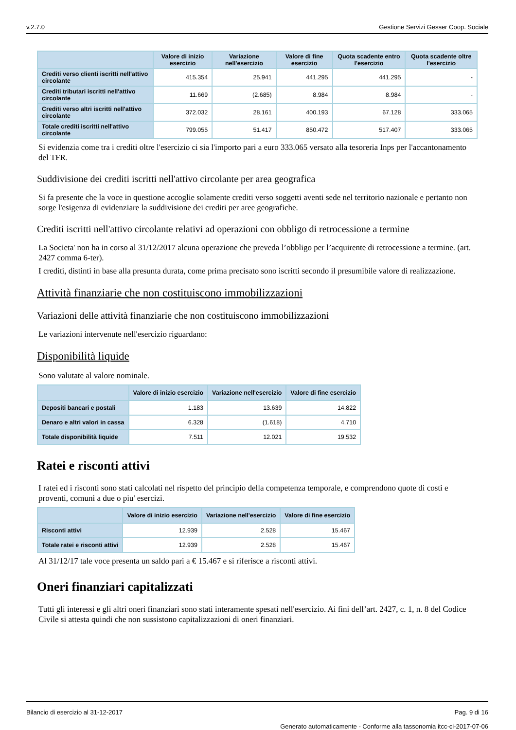v.2.7.0 Gestione Servizi Gesser Coop. Sociale
| | Valore di inizio esercizio | Variazione nell'esercizio | Valore di fine esercizio | Quota scadente entro l'esercizio | Quota scadente oltre l'esercizio |
| --- | --- | --- | --- | --- | --- |
| Crediti verso clienti iscritti nell'attivo circolante | 415.354 | 25.941 | 441.295 | 441.295 | - |
| Crediti tributari iscritti nell'attivo circolante | 11.669 | (2.685) | 8.984 | 8.984 | - |
| Crediti verso altri iscritti nell'attivo circolante | 372.032 | 28.161 | 400.193 | 67.128 | 333.065 |
| Totale crediti iscritti nell'attivo circolante | 799.055 | 51.417 | 850.472 | 517.407 | 333.065 |
Si evidenzia come tra i crediti oltre l'esercizio ci sia l'importo pari a euro 333.065 versato alla tesoreria Inps per l'accantonamento del TFR.
Suddivisione dei crediti iscritti nell'attivo circolante per area geografica
Si fa presente che la voce in questione accoglie solamente crediti verso soggetti aventi sede nel territorio nazionale e pertanto non sorge l'esigenza di evidenziare la suddivisione dei crediti per aree geografiche.
Crediti iscritti nell'attivo circolante relativi ad operazioni con obbligo di retrocessione a termine
La Societa' non ha in corso al 31/12/2017 alcuna operazione che preveda l’obbligo per l’acquirente di retrocessione a termine. (art. 2427 comma 6-ter).
I crediti, distinti in base alla presunta durata, come prima precisato sono iscritti secondo il presumibile valore di realizzazione.
Attività finanziarie che non costituiscono immobilizzazioni
Variazioni delle attività finanziarie che non costituiscono immobilizzazioni
Le variazioni intervenute nell'esercizio riguardano:
Disponibilità liquide
Sono valutate al valore nominale.
| | Valore di inizio esercizio | Variazione nell'esercizio | Valore di fine esercizio |
| --- | --- | --- | --- |
| Depositi bancari e postali | 1.183 | 13.639 | 14.822 |
| Denaro e altri valori in cassa | 6.328 | (1.618) | 4.710 |
| Totale disponibilità liquide | 7.511 | 12.021 | 19.532 |
Ratei e risconti attivi
I ratei ed i risconti sono stati calcolati nel rispetto del principio della competenza temporale, e comprendono quote di costi e proventi, comuni a due o piu' esercizi.
| | Valore di inizio esercizio | Variazione nell'esercizio | Valore di fine esercizio |
| --- | --- | --- | --- |
| Risconti attivi | 12.939 | 2.528 | 15.467 |
| Totale ratei e risconti attivi | 12.939 | 2.528 | 15.467 |
Al 31/12/17 tale voce presenta un saldo pari a € 15.467 e si riferisce a risconti attivi.
Oneri finanziari capitalizzati
Tutti gli interessi e gli altri oneri finanziari sono stati interamente spesati nell'esercizio. Ai fini dell’art. 2427, c. 1, n. 8 del Codice Civile si attesta quindi che non sussistono capitalizzazioni di oneri finanziari.
Bilancio di esercizio al 31-12-2017 Pag. 9 di 16
Generato automaticamente - Conforme alla tassonomia itcc-ci-2017-07-06